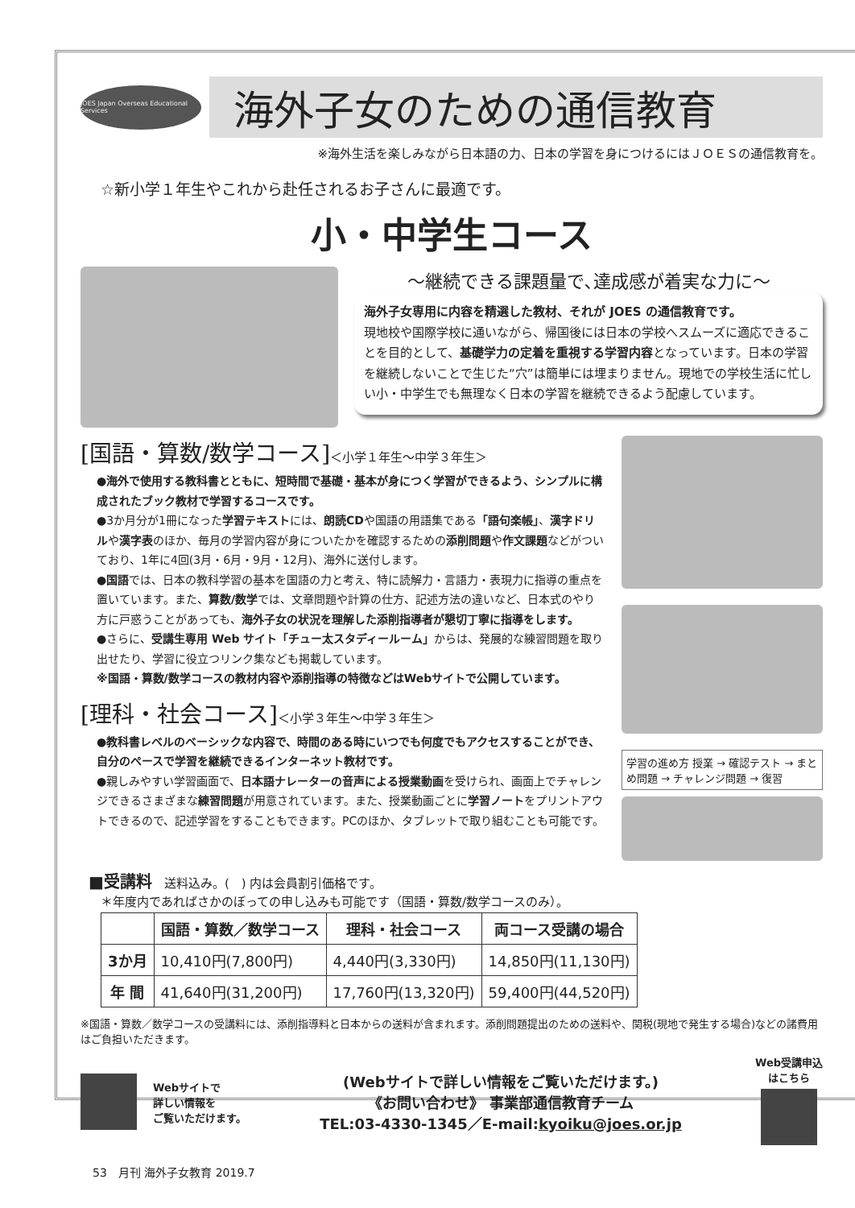JOES Japan Overseas Educational Services
海外子女のための通信教育
※海外生活を楽しみながら日本語の力、日本の学習を身につけるにはＪＯＥＳの通信教育を。
☆新小学１年生やこれから赴任されるお子さんに最適です。
小・中学生コース
～継続できる課題量で､達成感が着実な力に～
海外子女専用に内容を精選した教材、それが JOES の通信教育です。
現地校や国際学校に通いながら、帰国後には日本の学校へスムーズに適応できることを目的として、基礎学力の定着を重視する学習内容となっています。日本の学習を継続しないことで生じた“穴”は簡単には埋まりません。現地での学校生活に忙しい小・中学生でも無理なく日本の学習を継続できるよう配慮しています。
[国語・算数/数学コース]＜小学１年生～中学３年生＞
●海外で使用する教科書とともに、短時間で基礎・基本が身につく学習ができるよう、シンプルに構成されたブック教材で学習するコースです。
●3か月分が1冊になった学習テキストには、朗読CDや国語の用語集である「語句楽帳」、漢字ドリルや漢字表のほか、毎月の学習内容が身についたかを確認するための添削問題や作文課題などがついており、1年に4回(3月・6月・9月・12月)、海外に送付します。
●国語では、日本の教科学習の基本を国語の力と考え、特に読解力・言語力・表現力に指導の重点を置いています。また、算数/数学では、文章問題や計算の仕方、記述方法の違いなど、日本式のやり方に戸惑うことがあっても、海外子女の状況を理解した添削指導者が懇切丁寧に指導をします。
●さらに、受講生専用 Web サイト「チュー太スタディールーム」からは、発展的な練習問題を取り出せたり、学習に役立つリンク集なども掲載しています。
※国語・算数/数学コースの教材内容や添削指導の特徴などはWebサイトで公開しています。
[理科・社会コース]＜小学３年生～中学３年生＞
●教科書レベルのベーシックな内容で、時間のある時にいつでも何度でもアクセスすることができ、自分のペースで学習を継続できるインターネット教材です。
●親しみやすい学習画面で、日本語ナレーターの音声による授業動画を受けられ、画面上でチャレンジできるさまざまな練習問題が用意されています。また、授業動画ごとに学習ノートをプリントアウトできるので、記述学習をすることもできます。PCのほか、タブレットで取り組むことも可能です。
学習の進め方 授業 → 確認テスト → まとめ問題 → チャレンジ問題 → 復習
■受講料　送料込み。(　) 内は会員割引価格です。
　＊年度内であればさかのぼっての申し込みも可能です（国語・算数/数学コースのみ）。
| | 国語・算数／数学コース | 理科・社会コース | 両コース受講の場合 |
| --- | --- | --- | --- |
| 3か月 | 10,410円(7,800円) | 4,440円(3,330円) | 14,850円(11,130円) |
| 年 間 | 41,640円(31,200円) | 17,760円(13,320円) | 59,400円(44,520円) |
※国語・算数／数学コースの受講料には、添削指導料と日本からの送料が含まれます。添削問題提出のための送料や、関税(現地で発生する場合)などの諸費用はご負担いただきます。
Webサイトで
詳しい情報を
ご覧いただけます。
(Webサイトで詳しい情報をご覧いただけます。)
《お問い合わせ》 事業部通信教育チーム
TEL:03-4330-1345／E-mail:kyoiku@joes.or.jp
Web受講申込
はこちら
53　月刊 海外子女教育 2019.7